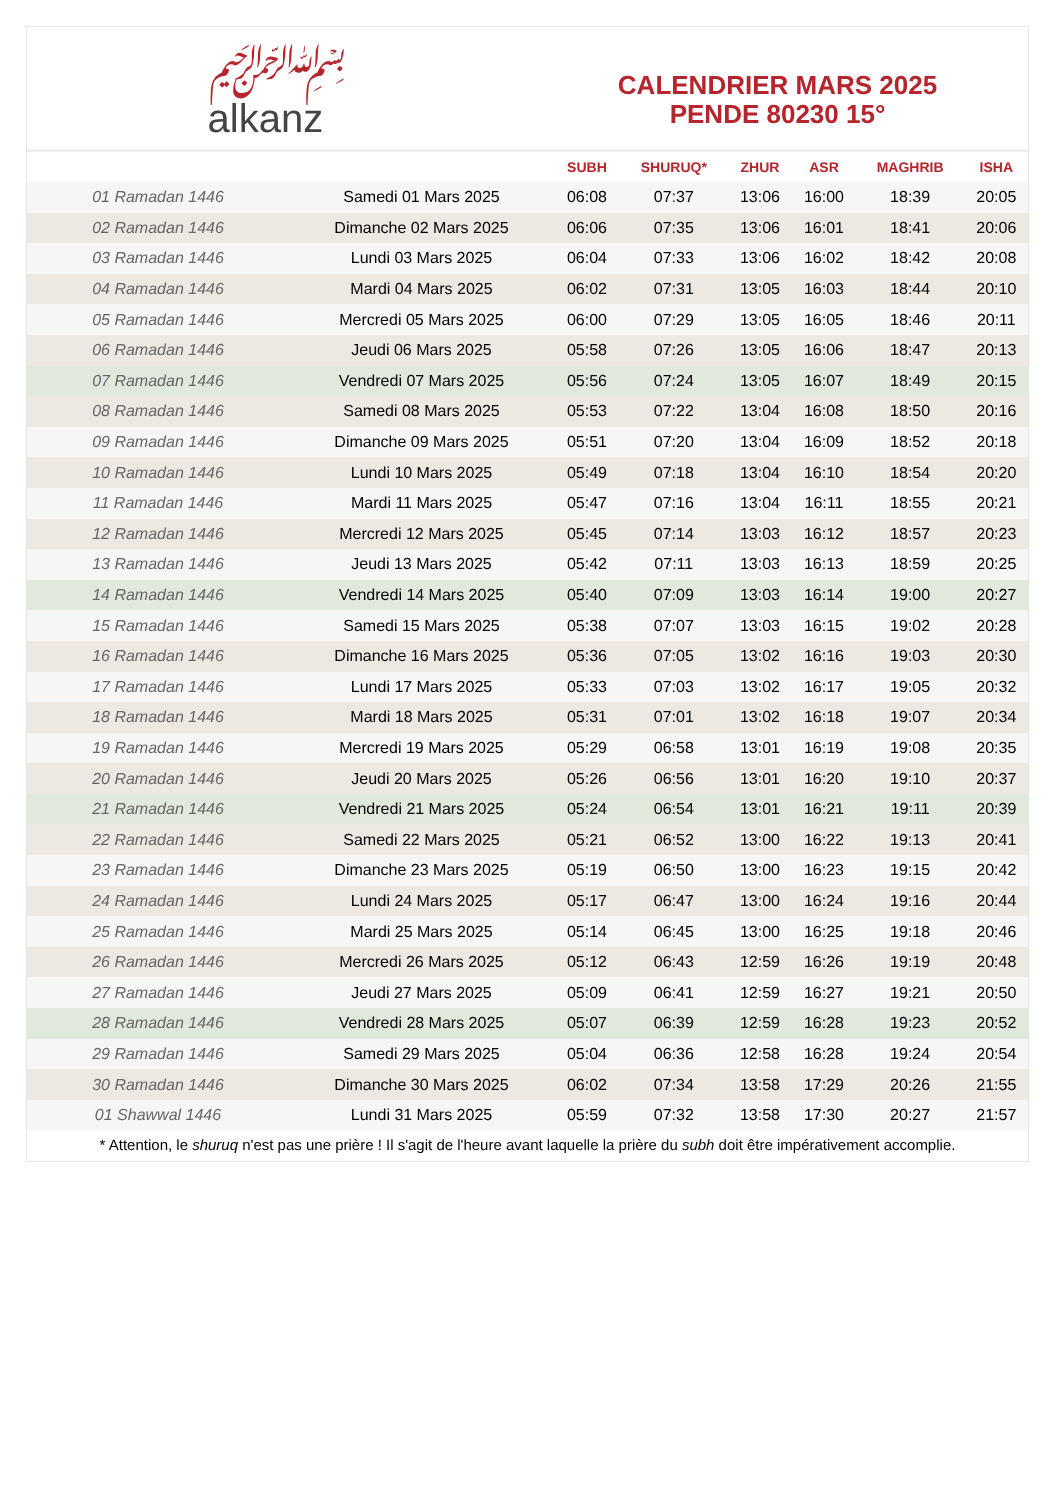﷽
alkanz
CALENDRIER MARS 2025
PENDE 80230 15°
| | | SUBH | SHURUQ* | ZHUR | ASR | MAGHRIB | ISHA |
| --- | --- | --- | --- | --- | --- | --- | --- |
| 01 Ramadan 1446 | Samedi 01 Mars 2025 | 06:08 | 07:37 | 13:06 | 16:00 | 18:39 | 20:05 |
| 02 Ramadan 1446 | Dimanche 02 Mars 2025 | 06:06 | 07:35 | 13:06 | 16:01 | 18:41 | 20:06 |
| 03 Ramadan 1446 | Lundi 03 Mars 2025 | 06:04 | 07:33 | 13:06 | 16:02 | 18:42 | 20:08 |
| 04 Ramadan 1446 | Mardi 04 Mars 2025 | 06:02 | 07:31 | 13:05 | 16:03 | 18:44 | 20:10 |
| 05 Ramadan 1446 | Mercredi 05 Mars 2025 | 06:00 | 07:29 | 13:05 | 16:05 | 18:46 | 20:11 |
| 06 Ramadan 1446 | Jeudi 06 Mars 2025 | 05:58 | 07:26 | 13:05 | 16:06 | 18:47 | 20:13 |
| 07 Ramadan 1446 | Vendredi 07 Mars 2025 | 05:56 | 07:24 | 13:05 | 16:07 | 18:49 | 20:15 |
| 08 Ramadan 1446 | Samedi 08 Mars 2025 | 05:53 | 07:22 | 13:04 | 16:08 | 18:50 | 20:16 |
| 09 Ramadan 1446 | Dimanche 09 Mars 2025 | 05:51 | 07:20 | 13:04 | 16:09 | 18:52 | 20:18 |
| 10 Ramadan 1446 | Lundi 10 Mars 2025 | 05:49 | 07:18 | 13:04 | 16:10 | 18:54 | 20:20 |
| 11 Ramadan 1446 | Mardi 11 Mars 2025 | 05:47 | 07:16 | 13:04 | 16:11 | 18:55 | 20:21 |
| 12 Ramadan 1446 | Mercredi 12 Mars 2025 | 05:45 | 07:14 | 13:03 | 16:12 | 18:57 | 20:23 |
| 13 Ramadan 1446 | Jeudi 13 Mars 2025 | 05:42 | 07:11 | 13:03 | 16:13 | 18:59 | 20:25 |
| 14 Ramadan 1446 | Vendredi 14 Mars 2025 | 05:40 | 07:09 | 13:03 | 16:14 | 19:00 | 20:27 |
| 15 Ramadan 1446 | Samedi 15 Mars 2025 | 05:38 | 07:07 | 13:03 | 16:15 | 19:02 | 20:28 |
| 16 Ramadan 1446 | Dimanche 16 Mars 2025 | 05:36 | 07:05 | 13:02 | 16:16 | 19:03 | 20:30 |
| 17 Ramadan 1446 | Lundi 17 Mars 2025 | 05:33 | 07:03 | 13:02 | 16:17 | 19:05 | 20:32 |
| 18 Ramadan 1446 | Mardi 18 Mars 2025 | 05:31 | 07:01 | 13:02 | 16:18 | 19:07 | 20:34 |
| 19 Ramadan 1446 | Mercredi 19 Mars 2025 | 05:29 | 06:58 | 13:01 | 16:19 | 19:08 | 20:35 |
| 20 Ramadan 1446 | Jeudi 20 Mars 2025 | 05:26 | 06:56 | 13:01 | 16:20 | 19:10 | 20:37 |
| 21 Ramadan 1446 | Vendredi 21 Mars 2025 | 05:24 | 06:54 | 13:01 | 16:21 | 19:11 | 20:39 |
| 22 Ramadan 1446 | Samedi 22 Mars 2025 | 05:21 | 06:52 | 13:00 | 16:22 | 19:13 | 20:41 |
| 23 Ramadan 1446 | Dimanche 23 Mars 2025 | 05:19 | 06:50 | 13:00 | 16:23 | 19:15 | 20:42 |
| 24 Ramadan 1446 | Lundi 24 Mars 2025 | 05:17 | 06:47 | 13:00 | 16:24 | 19:16 | 20:44 |
| 25 Ramadan 1446 | Mardi 25 Mars 2025 | 05:14 | 06:45 | 13:00 | 16:25 | 19:18 | 20:46 |
| 26 Ramadan 1446 | Mercredi 26 Mars 2025 | 05:12 | 06:43 | 12:59 | 16:26 | 19:19 | 20:48 |
| 27 Ramadan 1446 | Jeudi 27 Mars 2025 | 05:09 | 06:41 | 12:59 | 16:27 | 19:21 | 20:50 |
| 28 Ramadan 1446 | Vendredi 28 Mars 2025 | 05:07 | 06:39 | 12:59 | 16:28 | 19:23 | 20:52 |
| 29 Ramadan 1446 | Samedi 29 Mars 2025 | 05:04 | 06:36 | 12:58 | 16:28 | 19:24 | 20:54 |
| 30 Ramadan 1446 | Dimanche 30 Mars 2025 | 06:02 | 07:34 | 13:58 | 17:29 | 20:26 | 21:55 |
| 01 Shawwal 1446 | Lundi 31 Mars 2025 | 05:59 | 07:32 | 13:58 | 17:30 | 20:27 | 21:57 |
* Attention, le shuruq n'est pas une prière ! Il s'agit de l'heure avant laquelle la prière du subh doit être impérativement accomplie.